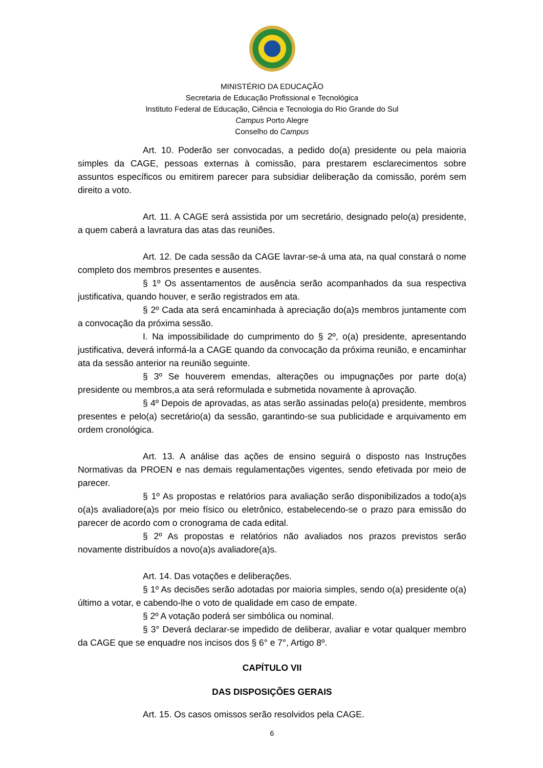MINISTÉRIO DA EDUCAÇÃO
Secretaria de Educação Profissional e Tecnológica
Instituto Federal de Educação, Ciência e Tecnologia do Rio Grande do Sul
Campus Porto Alegre
Conselho do Campus
Art. 10. Poderão ser convocadas, a pedido do(a) presidente ou pela maioria simples da CAGE, pessoas externas à comissão, para prestarem esclarecimentos sobre assuntos específicos ou emitirem parecer para subsidiar deliberação da comissão, porém sem direito a voto.
Art. 11. A CAGE será assistida por um secretário, designado pelo(a) presidente, a quem caberá a lavratura das atas das reuniões.
Art. 12. De cada sessão da CAGE lavrar-se-á uma ata, na qual constará o nome completo dos membros presentes e ausentes.
§ 1º Os assentamentos de ausência serão acompanhados da sua respectiva justificativa, quando houver, e serão registrados em ata.
§ 2º Cada ata será encaminhada à apreciação do(a)s membros juntamente com a convocação da próxima sessão.
I. Na impossibilidade do cumprimento do § 2º, o(a) presidente, apresentando justificativa, deverá informá-la a CAGE quando da convocação da próxima reunião, e encaminhar ata da sessão anterior na reunião seguinte.
§ 3º Se houverem emendas, alterações ou impugnações por parte do(a) presidente ou membros,a ata será reformulada e submetida novamente à aprovação.
§ 4º Depois de aprovadas, as atas serão assinadas pelo(a) presidente, membros presentes e pelo(a) secretário(a) da sessão, garantindo-se sua publicidade e arquivamento em ordem cronológica.
Art. 13. A análise das ações de ensino seguirá o disposto nas Instruções Normativas da PROEN e nas demais regulamentações vigentes, sendo efetivada por meio de parecer.
§ 1º As propostas e relatórios para avaliação serão disponibilizados a todo(a)s o(a)s avaliadore(a)s por meio físico ou eletrônico, estabelecendo-se o prazo para emissão do parecer de acordo com o cronograma de cada edital.
§ 2º As propostas e relatórios não avaliados nos prazos previstos serão novamente distribuídos a novo(a)s avaliadore(a)s.
Art. 14. Das votações e deliberações.
§ 1º As decisões serão adotadas por maioria simples, sendo o(a) presidente o(a) último a votar, e cabendo-lhe o voto de qualidade em caso de empate.
§ 2º A votação poderá ser simbólica ou nominal.
§ 3° Deverá declarar-se impedido de deliberar, avaliar e votar qualquer membro da CAGE que se enquadre nos incisos dos § 6° e 7°, Artigo 8º.
CAPÍTULO VII
DAS DISPOSIÇÕES GERAIS
Art. 15. Os casos omissos serão resolvidos pela CAGE.
6